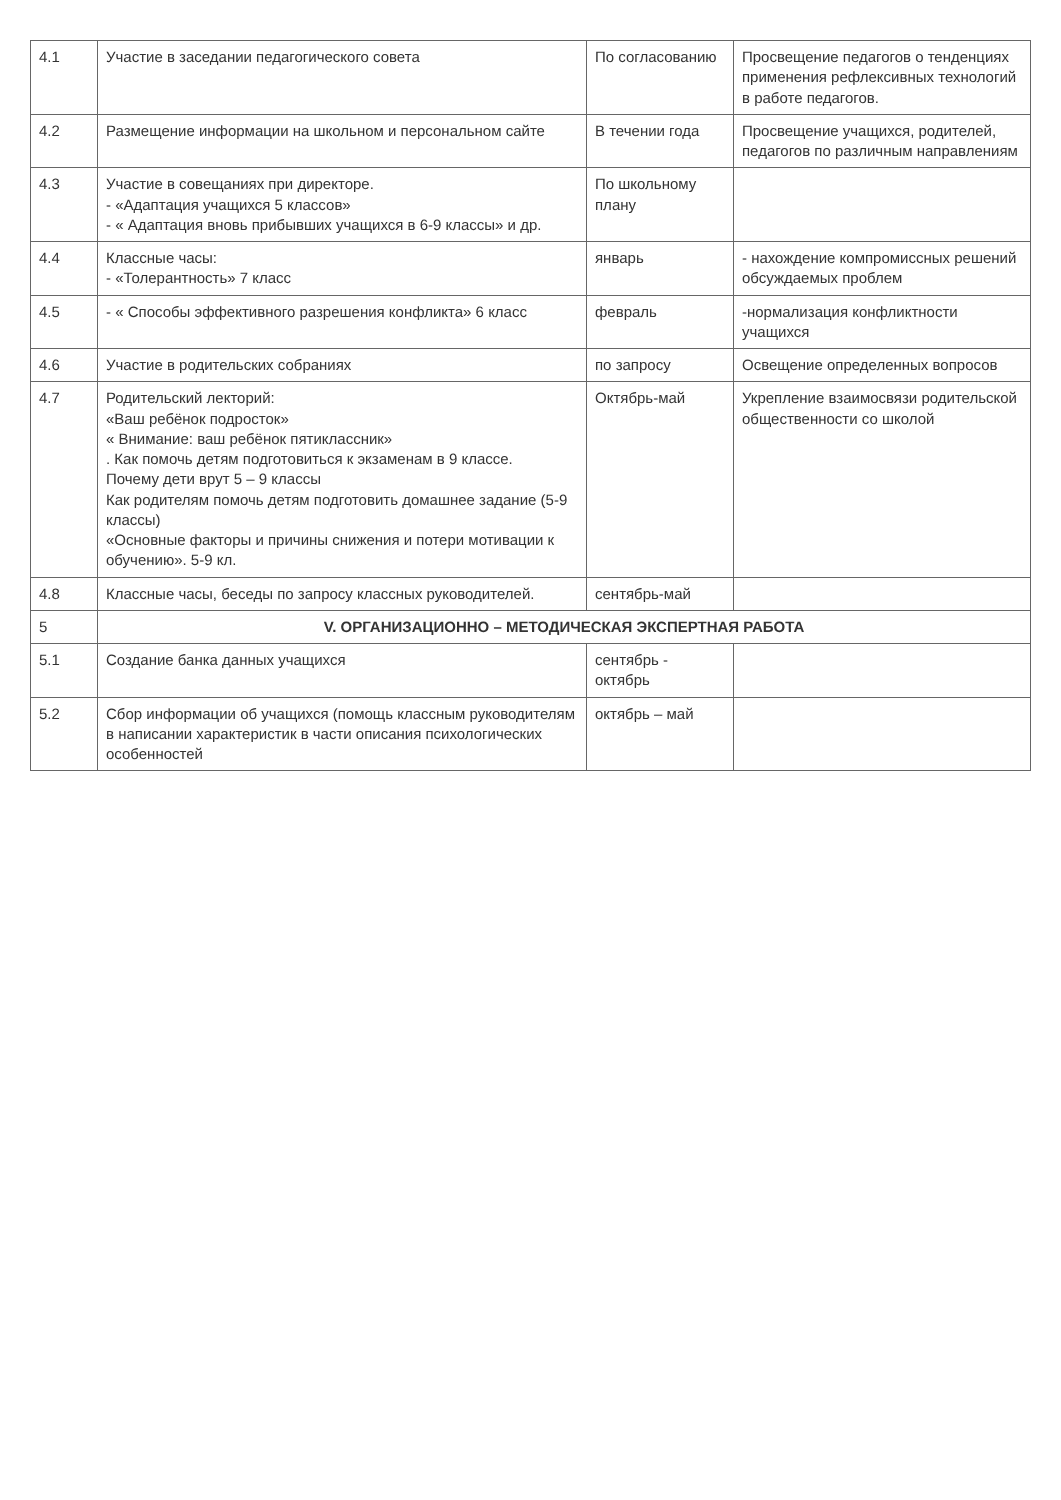| 4.1 | Участие в заседании педагогического совета | По согласованию | Просвещение педагогов о тенденциях применения рефлексивных технологий в работе педагогов. |
| 4.2 | Размещение информации на школьном и персональном сайте | В течении года | Просвещение учащихся, родителей, педагогов по различным направлениям |
| 4.3 | Участие в совещаниях при директоре. - «Адаптация учащихся 5 классов» - « Адаптация вновь прибывших учащихся в 6-9 классы» и др. | По школьному плану | |
| 4.4 | Классные часы: - «Толерантность» 7 класс | январь | - нахождение компромиссных решений обсуждаемых проблем |
| 4.5 | - « Способы эффективного разрешения конфликта» 6 класс | февраль | -нормализация конфликтности учащихся |
| 4.6 | Участие в родительских собраниях | по запросу | Освещение определенных вопросов |
| 4.7 | Родительский лекторий: «Ваш ребёнок подросток» « Внимание: ваш ребёнок пятиклассник» . Как помочь детям подготовиться к экзаменам в 9 классе. Почему дети врут 5 – 9 классы Как родителям помочь детям подготовить домашнее задание (5-9 классы) «Основные факторы и причины снижения и потери мотивации к обучению». 5-9 кл. | Октябрь-май | Укрепление взаимосвязи родительской общественности со школой |
| 4.8 | Классные часы, беседы по запросу классных руководителей. | сентябрь-май | |
| 5 | V. ОРГАНИЗАЦИОННО – МЕТОДИЧЕСКАЯ ЭКСПЕРТНАЯ РАБОТА | | |
| 5.1 | Создание банка данных учащихся | сентябрь - октябрь | |
| 5.2 | Сбор информации об учащихся (помощь классным руководителям в написании характеристик в части описания психологических особенностей | октябрь – май | |